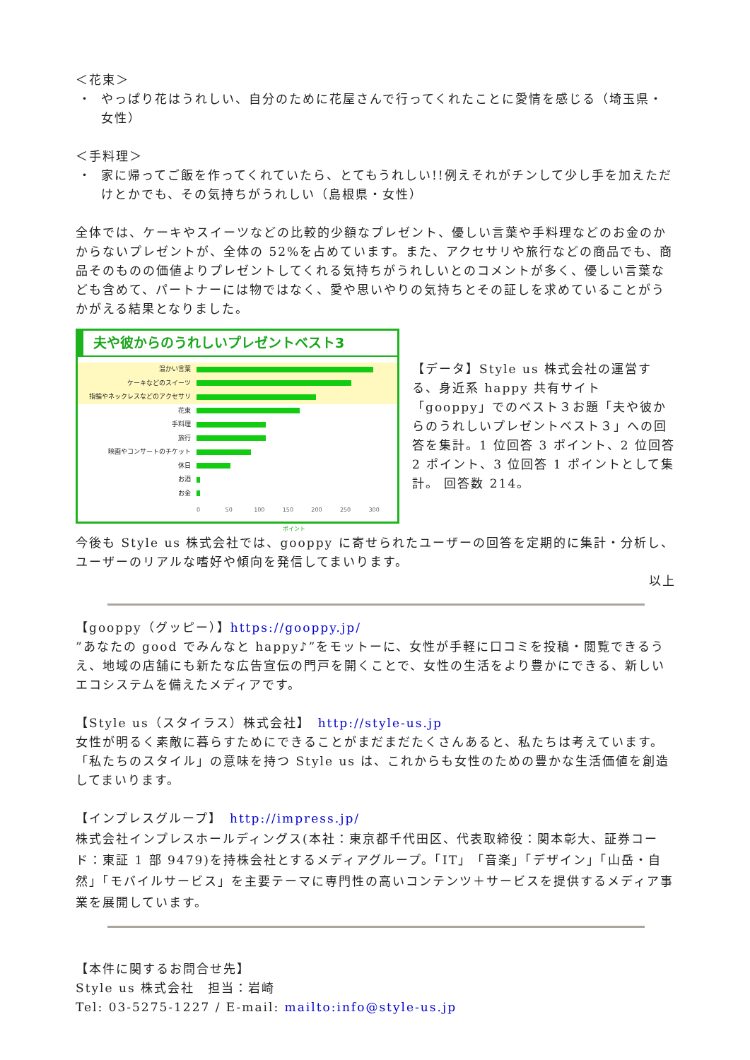＜花束＞
・ やっぱり花はうれしい、自分のために花屋さんで行ってくれたことに愛情を感じる（埼玉県・女性）
＜手料理＞
・ 家に帰ってご飯を作ってくれていたら、とてもうれしい!!例えそれがチンして少し手を加えただけとかでも、その気持ちがうれしい（島根県・女性）
全体では、ケーキやスイーツなどの比較的少額なプレゼント、優しい言葉や手料理などのお金のかからないプレゼントが、全体の 52%を占めています。また、アクセサリや旅行などの商品でも、商品そのものの価値よりプレゼントしてくれる気持ちがうれしいとのコメントが多く、優しい言葉なども含めて、パートナーには物ではなく、愛や思いやりの気持ちとその証しを求めていることがうかがえる結果となりました。
夫や彼からのうれしいプレゼントベスト3
温かい言葉
ケーキなどのスイーツ
指輪やネックレスなどのアクセサリ
花束
手料理
旅行
映画やコンサートのチケット
休日
お酒
お金
0 50 100 150 200 250 300
ポイント
【データ】Style us 株式会社の運営する、身近系 happy 共有サイト「gooppy」でのベスト３お題「夫や彼からのうれしいプレゼントベスト３」への回答を集計。1 位回答 3 ポイント、2 位回答 2 ポイント、3 位回答 1 ポイントとして集計。 回答数 214。
今後も Style us 株式会社では、gooppy に寄せられたユーザーの回答を定期的に集計・分析し、ユーザーのリアルな嗜好や傾向を発信してまいります。
以上
【gooppy（グッピー）】https://gooppy.jp/
”あなたの good でみんなと happy♪”をモットーに、女性が手軽に口コミを投稿・閲覧できるうえ、地域の店舗にも新たな広告宣伝の門戸を開くことで、女性の生活をより豊かにできる、新しいエコシステムを備えたメディアです。
【Style us（スタイラス）株式会社】　http://style-us.jp
女性が明るく素敵に暮らすためにできることがまだまだたくさんあると、私たちは考えています。「私たちのスタイル」の意味を持つ Style us は、これからも女性のための豊かな生活価値を創造してまいります。
【インプレスグループ】　http://impress.jp/
株式会社インプレスホールディングス(本社：東京都千代田区、代表取締役：関本彰大、証券コード：東証 1 部 9479)を持株会社とするメディアグループ。「IT」「音楽」「デザイン」「山岳・自然」「モバイルサービス」を主要テーマに専門性の高いコンテンツ＋サービスを提供するメディア事業を展開しています。
【本件に関するお問合せ先】
Style us 株式会社　担当：岩崎
Tel: 03-5275-1227 / E-mail: mailto:info@style-us.jp